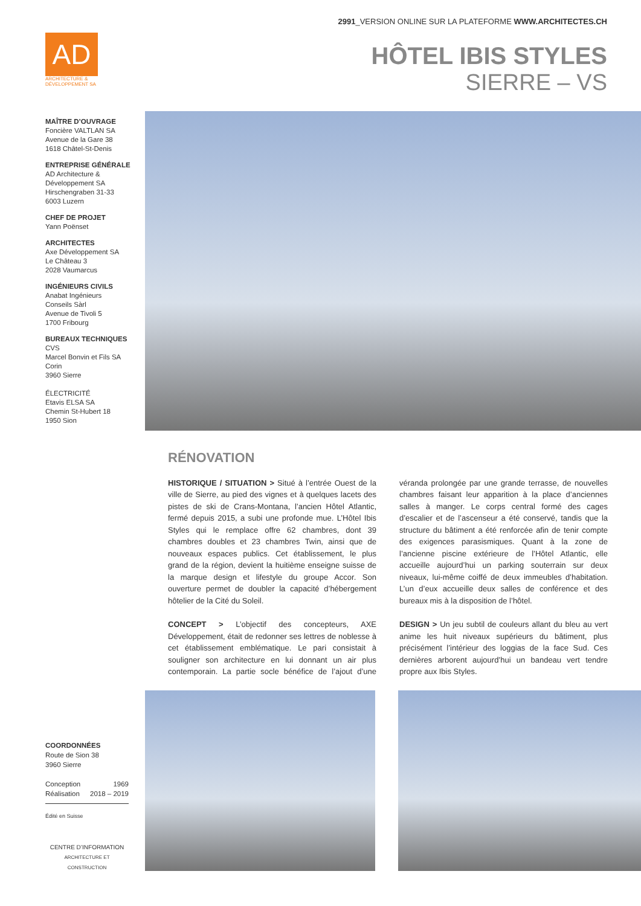2991_VERSION ONLINE SUR LA PLATEFORME WWW.ARCHITECTES.CH
AD
ARCHITECTURE & DÉVELOPPEMENT SA
HÔTEL IBIS STYLES
SIERRE – VS
MAÎTRE D’OUVRAGE
Foncière VALTLAN SA
Avenue de la Gare 38
1618 Châtel-St-Denis
ENTREPRISE GÉNÉRALE
AD Architecture &
Développement SA
Hirschengraben 31-33
6003 Luzern
CHEF DE PROJET
Yann Poënset
ARCHITECTES
Axe Développement SA
Le Château 3
2028 Vaumarcus
INGÉNIEURS CIVILS
Anabat Ingénieurs
Conseils Sàrl
Avenue de Tivoli 5
1700 Fribourg
BUREAUX TECHNIQUES
CVS
Marcel Bonvin et Fils SA
Corin
3960 Sierre
ÉLECTRICITÉ
Etavis ELSA SA
Chemin St-Hubert 18
1950 Sion
RÉNOVATION
HISTORIQUE / SITUATION > Situé à l’entrée Ouest de la ville de Sierre, au pied des vignes et à quelques lacets des pistes de ski de Crans-Montana, l’ancien Hôtel Atlantic, fermé depuis 2015, a subi une profonde mue. L’Hôtel Ibis Styles qui le remplace offre 62 chambres, dont 39 chambres doubles et 23 chambres Twin, ainsi que de nouveaux espaces publics. Cet établissement, le plus grand de la région, devient la huitième enseigne suisse de la marque design et lifestyle du groupe Accor. Son ouverture permet de doubler la capacité d’hébergement hôtelier de la Cité du Soleil.
CONCEPT > L’objectif des concepteurs, AXE Développement, était de redonner ses lettres de noblesse à cet établissement emblématique. Le pari consistait à souligner son architecture en lui donnant un air plus contemporain. La partie socle bénéfice de l’ajout d’une véranda prolongée par une grande terrasse, de nouvelles chambres faisant leur apparition à la place d’anciennes salles à manger. Le corps central formé des cages d’escalier et de l’ascenseur a été conservé, tandis que la structure du bâtiment a été renforcée afin de tenir compte des exigences parasismiques. Quant à la zone de l’ancienne piscine extérieure de l’Hôtel Atlantic, elle accueille aujourd’hui un parking souterrain sur deux niveaux, lui-même coiffé de deux immeubles d’habitation. L’un d’eux accueille deux salles de conférence et des bureaux mis à la disposition de l’hôtel.
DESIGN > Un jeu subtil de couleurs allant du bleu au vert anime les huit niveaux supérieurs du bâtiment, plus précisément l’intérieur des loggias de la face Sud. Ces dernières arborent aujourd’hui un bandeau vert tendre propre aux Ibis Styles.
COORDONNÉES
Route de Sion 38
3960 Sierre
Conception 1969
Réalisation 2018 – 2019
Édité en Suisse
CENTRE D’INFORMATION
ARCHITECTURE ET CONSTRUCTION